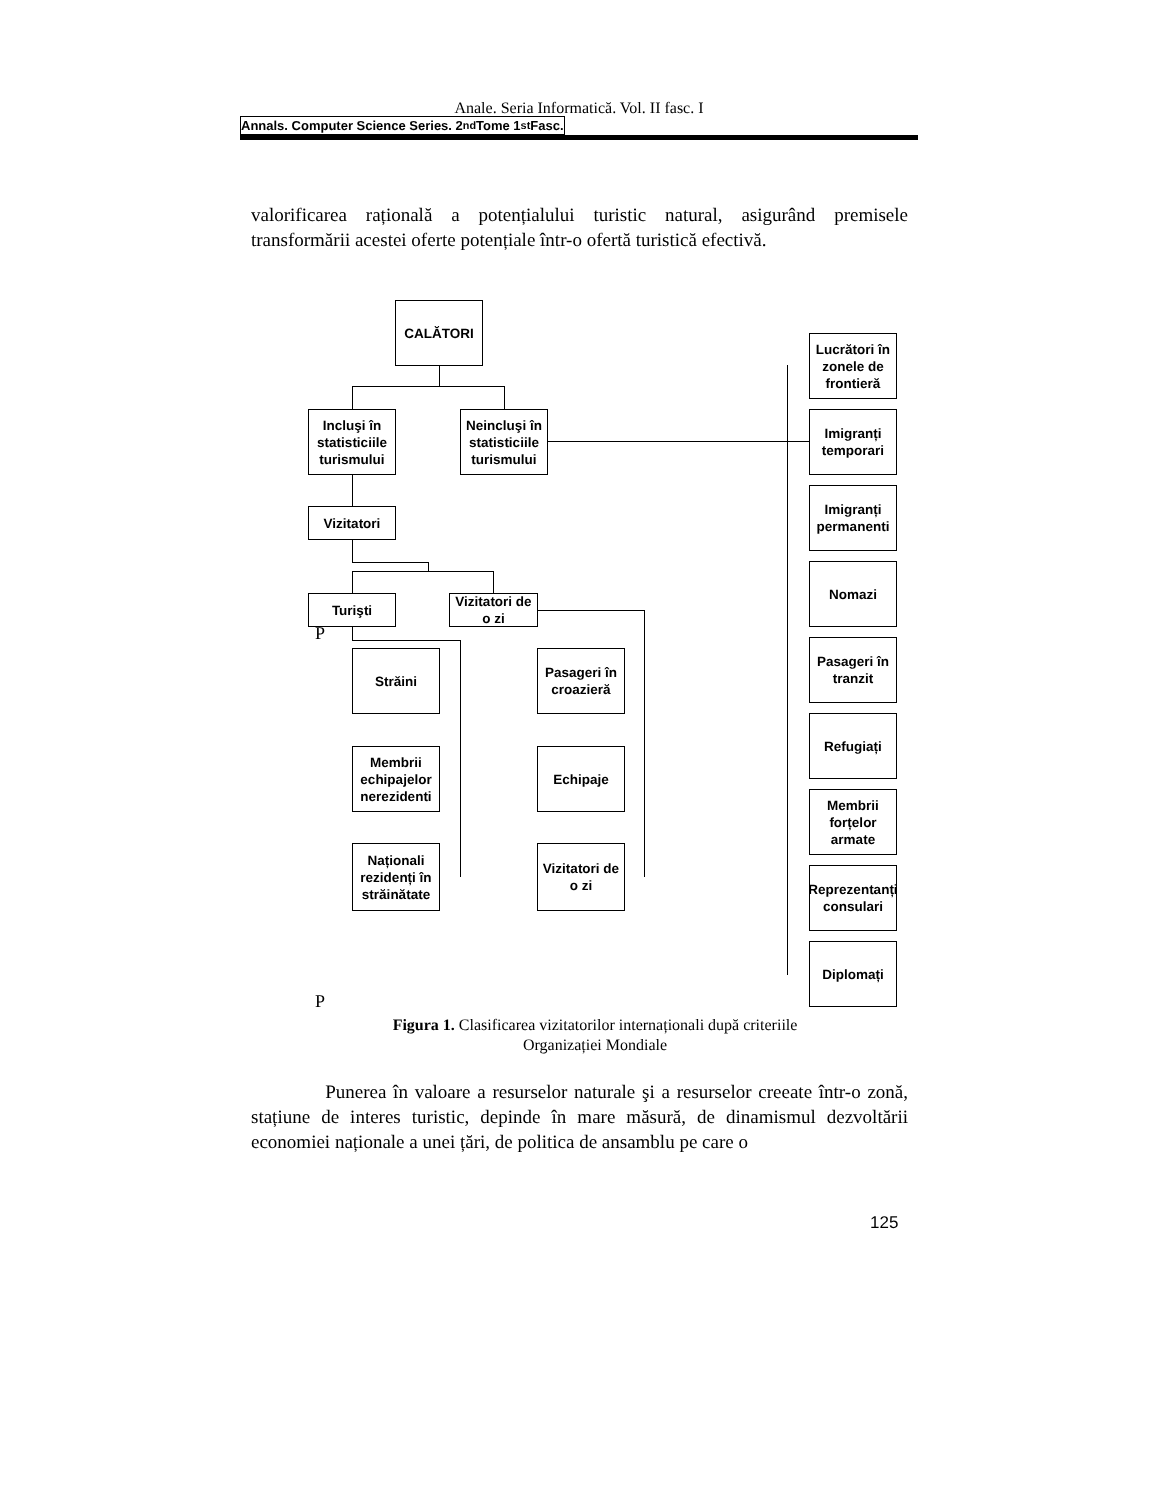Anale. Seria Informatică. Vol. II fasc. I
Annals. Computer Science Series. 2<sup>nd</sup> Tome 1<sup>st</sup> Fasc.
valorificarea rațională a potențialului turistic natural, asigurând premisele transformării acestei oferte potențiale într-o ofertă turistică efectivă.
CALĂTORI
Incluşi în statisticiile turismului
Neincluşi în statisticiile turismului
Vizitatori
Turişti
Vizitatori de o zi
Străini
Membrii echipajelor nerezidenti
Naționali rezidenți în străinătate
Pasageri în croazieră
Echipaje
Vizitatori de o zi
Lucrători în zonele de frontieră
Imigranți temporari
Imigranți permanenti
Nomazi
Pasageri în tranzit
Refugiați
Membrii forțelor armate
Reprezentanți consulari
Diplomați
P
P
Figura 1. Clasificarea vizitatorilor internaționali după criteriile Organizației Mondiale
Punerea în valoare a resurselor naturale şi a resurselor creeate într-o zonă, stațiune de interes turistic, depinde în mare măsură, de dinamismul dezvoltării economiei naționale a unei țări, de politica de ansamblu pe care o
125